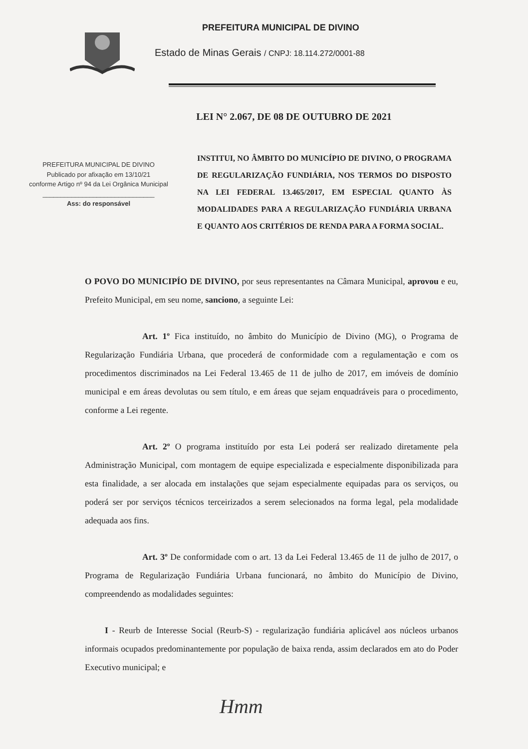PREFEITURA MUNICIPAL DE DIVINO
Estado de Minas Gerais / CNPJ: 18.114.272/0001-88
LEI N° 2.067, DE 08 DE OUTUBRO DE 2021
PREFEITURA MUNICIPAL DE DIVINO
Publicado por afixação em 13/10/21
conforme Artigo nº 94 da Lei Orgânica Municipal
_______________________________
Ass: do responsável
INSTITUI, NO ÂMBITO DO MUNICÍPIO DE DIVINO, O PROGRAMA DE REGULARIZAÇÃO FUNDIÁRIA, NOS TERMOS DO DISPOSTO NA LEI FEDERAL 13.465/2017, EM ESPECIAL QUANTO ÀS MODALIDADES PARA A REGULARIZAÇÃO FUNDIÁRIA URBANA E QUANTO AOS CRITÉRIOS DE RENDA PARA A FORMA SOCIAL.
O POVO DO MUNICIPÍO DE DIVINO, por seus representantes na Câmara Municipal, aprovou e eu, Prefeito Municipal, em seu nome, sanciono, a seguinte Lei:
Art. 1º Fica instituído, no âmbito do Município de Divino (MG), o Programa de Regularização Fundiária Urbana, que procederá de conformidade com a regulamentação e com os procedimentos discriminados na Lei Federal 13.465 de 11 de julho de 2017, em imóveis de domínio municipal e em áreas devolutas ou sem título, e em áreas que sejam enquadráveis para o procedimento, conforme a Lei regente.
Art. 2º O programa instituído por esta Lei poderá ser realizado diretamente pela Administração Municipal, com montagem de equipe especializada e especialmente disponibilizada para esta finalidade, a ser alocada em instalações que sejam especialmente equipadas para os serviços, ou poderá ser por serviços técnicos terceirizados a serem selecionados na forma legal, pela modalidade adequada aos fins.
Art. 3º De conformidade com o art. 13 da Lei Federal 13.465 de 11 de julho de 2017, o Programa de Regularização Fundiária Urbana funcionará, no âmbito do Município de Divino, compreendendo as modalidades seguintes:
I - Reurb de Interesse Social (Reurb-S) - regularização fundiária aplicável aos núcleos urbanos informais ocupados predominantemente por população de baixa renda, assim declarados em ato do Poder Executivo municipal; e
Hmm